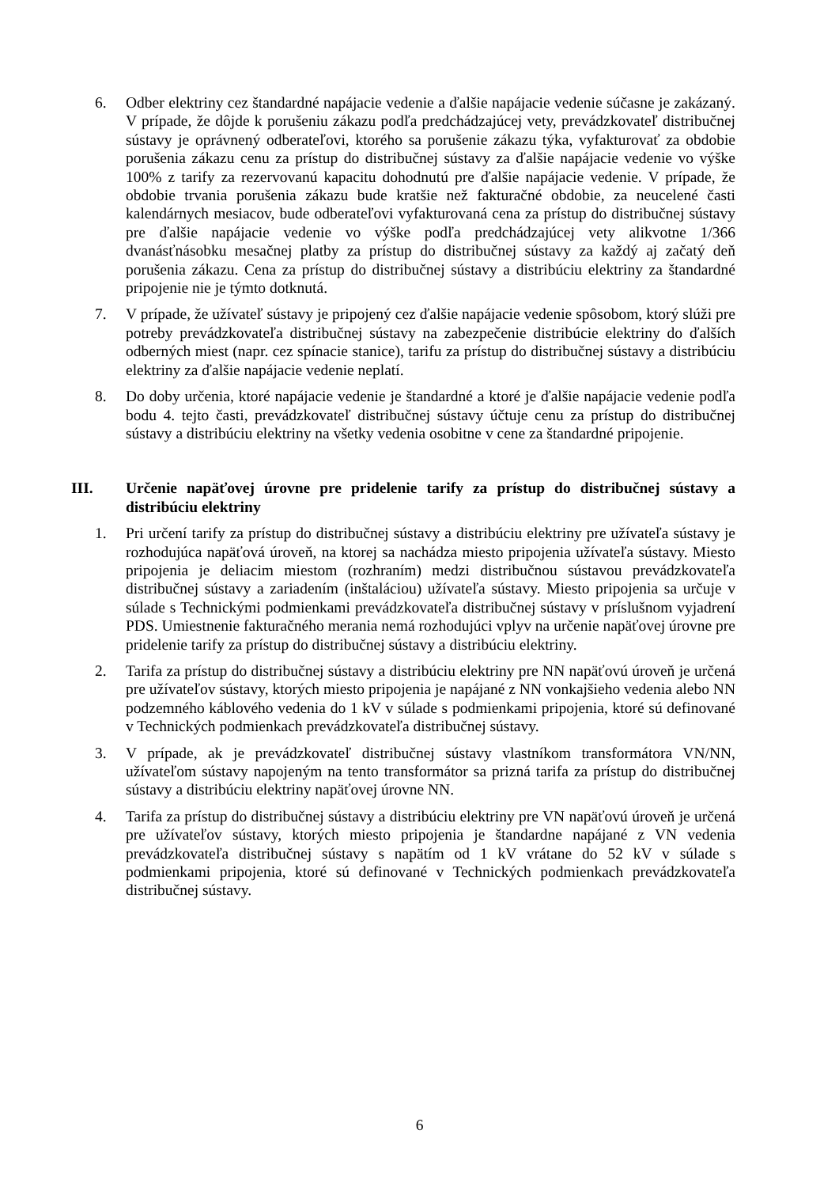6. Odber elektriny cez štandardné napájacie vedenie a ďalšie napájacie vedenie súčasne je zakázaný. V prípade, že dôjde k porušeniu zákazu podľa predchádzajúcej vety, prevádzkovateľ distribučnej sústavy je oprávnený odberateľovi, ktorého sa porušenie zákazu týka, vyfakturovať za obdobie porušenia zákazu cenu za prístup do distribučnej sústavy za ďalšie napájacie vedenie vo výške 100% z tarify za rezervovanú kapacitu dohodnutú pre ďalšie napájacie vedenie. V prípade, že obdobie trvania porušenia zákazu bude kratšie než fakturačné obdobie, za neucelené časti kalendárnych mesiacov, bude odberateľovi vyfakturovaná cena za prístup do distribučnej sústavy pre ďalšie napájacie vedenie vo výške podľa predchádzajúcej vety alikvotne 1/366 dvanásťnásobku mesačnej platby za prístup do distribučnej sústavy za každý aj začatý deň porušenia zákazu. Cena za prístup do distribučnej sústavy a distribúciu elektriny za štandardné pripojenie nie je týmto dotknutá.
7. V prípade, že užívateľ sústavy je pripojený cez ďalšie napájacie vedenie spôsobom, ktorý slúži pre potreby prevádzkovateľa distribučnej sústavy na zabezpečenie distribúcie elektriny do ďalších odberných miest (napr. cez spínacie stanice), tarifu za prístup do distribučnej sústavy a distribúciu elektriny za ďalšie napájacie vedenie neplatí.
8. Do doby určenia, ktoré napájacie vedenie je štandardné a ktoré je ďalšie napájacie vedenie podľa bodu 4. tejto časti, prevádzkovateľ distribučnej sústavy účtuje cenu za prístup do distribučnej sústavy a distribúciu elektriny na všetky vedenia osobitne v cene za štandardné pripojenie.
III. Určenie napäťovej úrovne pre pridelenie tarify za prístup do distribučnej sústavy a distribúciu elektriny
1. Pri určení tarify za prístup do distribučnej sústavy a distribúciu elektriny pre užívateľa sústavy je rozhodujúca napäťová úroveň, na ktorej sa nachádza miesto pripojenia užívateľa sústavy. Miesto pripojenia je deliacim miestom (rozhraním) medzi distribučnou sústavou prevádzkovateľa distribučnej sústavy a zariadením (inštaláciou) užívateľa sústavy. Miesto pripojenia sa určuje v súlade s Technickými podmienkami prevádzkovateľa distribučnej sústavy v príslušnom vyjadrení PDS. Umiestnenie fakturačného merania nemá rozhodujúci vplyv na určenie napäťovej úrovne pre pridelenie tarify za prístup do distribučnej sústavy a distribúciu elektriny.
2. Tarifa za prístup do distribučnej sústavy a distribúciu elektriny pre NN napäťovú úroveň je určená pre užívateľov sústavy, ktorých miesto pripojenia je napájané z NN vonkajšieho vedenia alebo NN podzemného káblového vedenia do 1 kV v súlade s podmienkami pripojenia, ktoré sú definované v Technických podmienkach prevádzkovateľa distribučnej sústavy.
3. V prípade, ak je prevádzkovateľ distribučnej sústavy vlastníkom transformátora VN/NN, užívateľom sústavy napojeným na tento transformátor sa prizná tarifa za prístup do distribučnej sústavy a distribúciu elektriny napäťovej úrovne NN.
4. Tarifa za prístup do distribučnej sústavy a distribúciu elektriny pre VN napäťovú úroveň je určená pre užívateľov sústavy, ktorých miesto pripojenia je štandardne napájané z VN vedenia prevádzkovateľa distribučnej sústavy s napätím od 1 kV vrátane do 52 kV v súlade s podmienkami pripojenia, ktoré sú definované v Technických podmienkach prevádzkovateľa distribučnej sústavy.
6